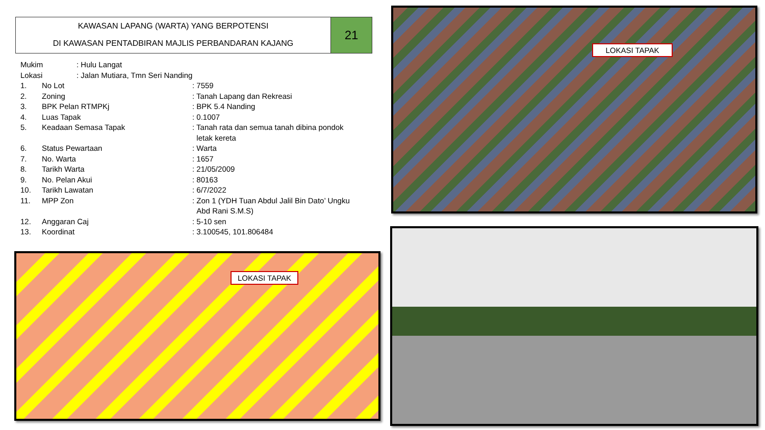KAWASAN LAPANG (WARTA) YANG BERPOTENSI
DI KAWASAN PENTADBIRAN MAJLIS PERBANDARAN KAJANG
21
| Mukim | : Hulu Langat |
| Lokasi | : Jalan Mutiara, Tmn Seri Nanding |
| 1. | No Lot | : 7559 |
| 2. | Zoning | : Tanah Lapang dan Rekreasi |
| 3. | BPK Pelan RTMPKj | : BPK 5.4 Nanding |
| 4. | Luas Tapak | : 0.1007 |
| 5. | Keadaan Semasa Tapak | : Tanah rata dan semua tanah dibina pondok letak kereta |
| 6. | Status Pewartaan | : Warta |
| 7. | No. Warta | : 1657 |
| 8. | Tarikh Warta | : 21/05/2009 |
| 9. | No. Pelan Akui | : 80163 |
| 10. | Tarikh Lawatan | : 6/7/2022 |
| 11. | MPP Zon | : Zon 1 (YDH Tuan Abdul Jalil Bin Dato’ Ungku Abd Rani S.M.S) |
| 12. | Anggaran Caj | : 5-10 sen |
| 13. | Koordinat | : 3.100545, 101.806484 |
LOKASI TAPAK
LOKASI TAPAK